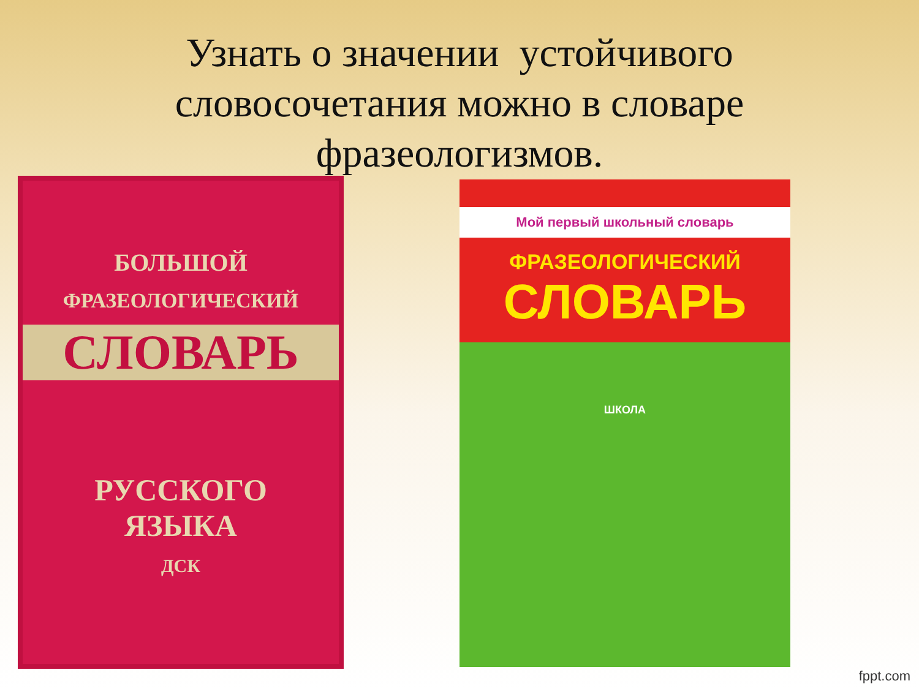Узнать о значении устойчивого
словосочетания можно в словаре
фразеологизмов.
БОЛЬШОЙ
ФРАЗЕОЛОГИЧЕСКИЙ
СЛОВАРЬ
РУССКОГО
ЯЗЫКА
ДСК
Мой первый школьный словарь
ФРАЗЕОЛОГИЧЕСКИЙ
СЛОВАРЬ
ШКОЛА
fppt.com